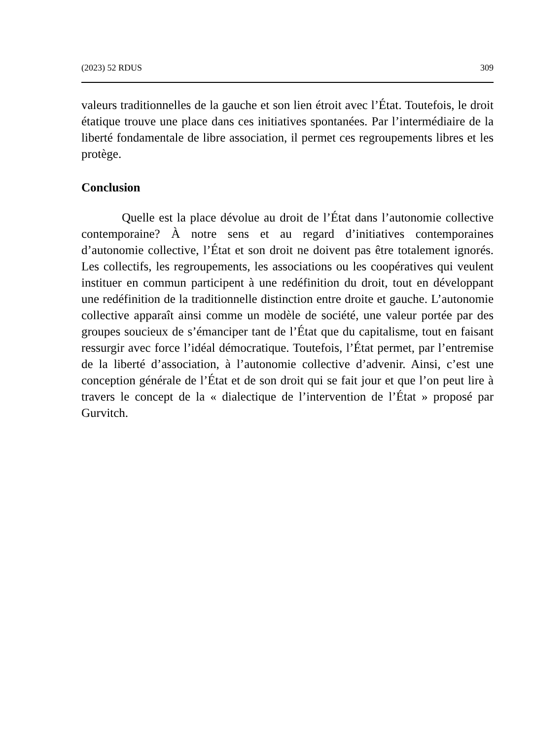(2023) 52 RDUS 309
valeurs traditionnelles de la gauche et son lien étroit avec l’État. Toutefois, le droit étatique trouve une place dans ces initiatives spontanées. Par l’intermédiaire de la liberté fondamentale de libre association, il permet ces regroupements libres et les protège.
Conclusion
Quelle est la place dévolue au droit de l’État dans l’autonomie collective contemporaine? À notre sens et au regard d’initiatives contemporaines d’autonomie collective, l’État et son droit ne doivent pas être totalement ignorés. Les collectifs, les regroupements, les associations ou les coopératives qui veulent instituer en commun participent à une redéfinition du droit, tout en développant une redéfinition de la traditionnelle distinction entre droite et gauche. L’autonomie collective apparaît ainsi comme un modèle de société, une valeur portée par des groupes soucieux de s’émanciper tant de l’État que du capitalisme, tout en faisant ressurgir avec force l’idéal démocratique. Toutefois, l’État permet, par l’entremise de la liberté d’association, à l’autonomie collective d’advenir. Ainsi, c’est une conception générale de l’État et de son droit qui se fait jour et que l’on peut lire à travers le concept de la « dialectique de l’intervention de l’État » proposé par Gurvitch.